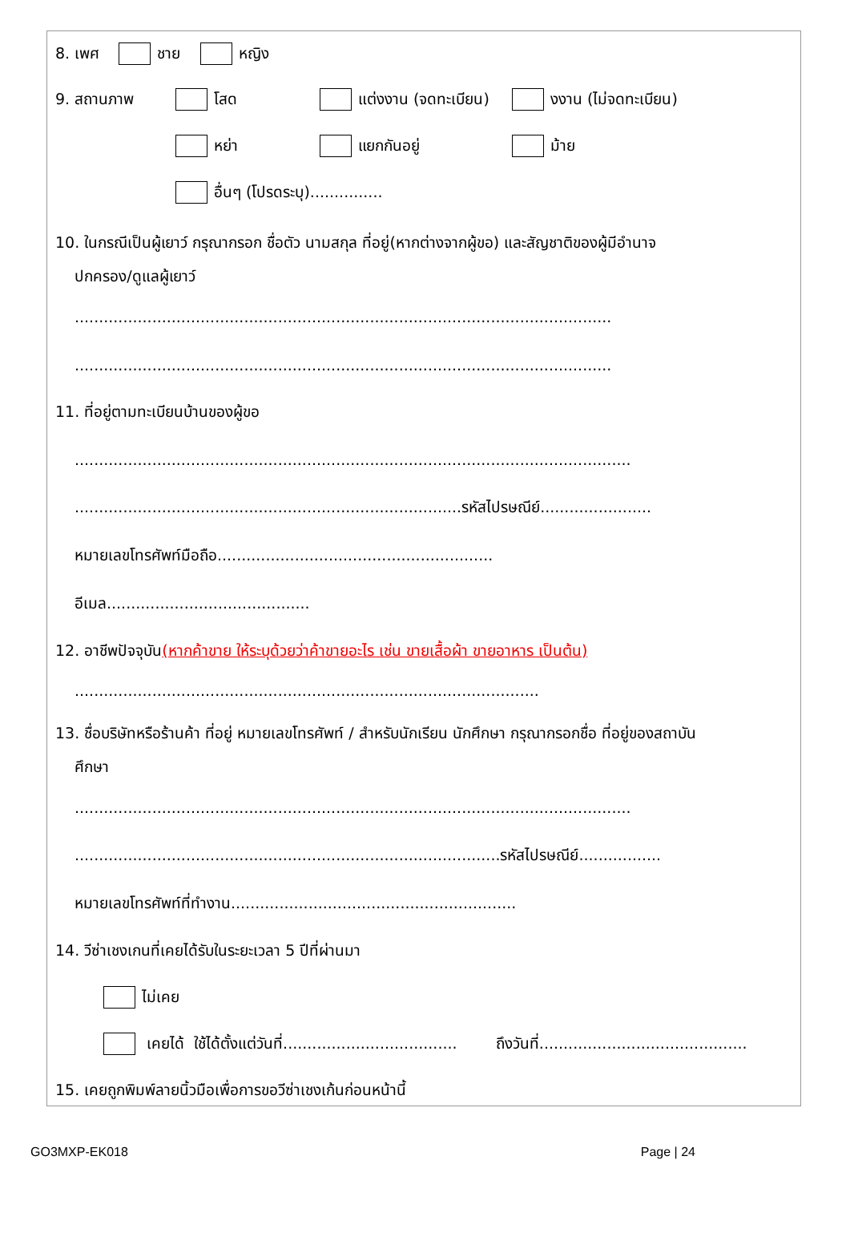8. เพศ ชาย หญิง
9. สถานภาพ โสด แต่งงาน (จดทะเบียน) งงาน (ไม่จดทะเบียน)
หย่า แยกกันอยู่ ม้าย
อื่นๆ (โปรดระบุ)...............
10. ในกรณีเป็นผู้เยาว์ กรุณากรอก ชื่อตัว นามสกุล ที่อยู่(หากต่างจากผู้ขอ) และสัญชาติของผู้มีอำนาจ
ปกครอง/ดูแลผู้เยาว์
...............................................................................................................
...............................................................................................................
11. ที่อยู่ตามทะเบียนบ้านของผู้ขอ
...................................................................................................................
................................................................................รหัสไปรษณีย์.......................
หมายเลขโทรศัพท์มือถือ.........................................................
อีเมล..........................................
12. อาชีพปัจจุบัน (หากค้าขาย ให้ระบุด้วยว่าค้าขายอะไร เช่น ขายเสื้อผ้า ขายอาหาร เป็นต้น)
................................................................................................
13. ชื่อบริษัทหรือร้านค้า ที่อยู่ หมายเลขโทรศัพท์ / สำหรับนักเรียน นักศึกษา กรุณากรอกชื่อ ที่อยู่ของสถาบัน
ศึกษา
...................................................................................................................
........................................................................................รหัสไปรษณีย์.................
หมายเลขโทรศัพท์ที่ทำงาน...........................................................
14. วีซ่าเชงเกนที่เคยได้รับในระยะเวลา 5 ปีที่ผ่านมา
ไม่เคย
เคยได้ ใช้ได้ตั้งแต่วันที่.................................... ถึงวันที่...........................................
15. เคยถูกพิมพ์ลายนิ้วมือเพื่อการขอวีซ่าเชงเก้นก่อนหน้านี้
GO3MXP-EK018 Page | 24